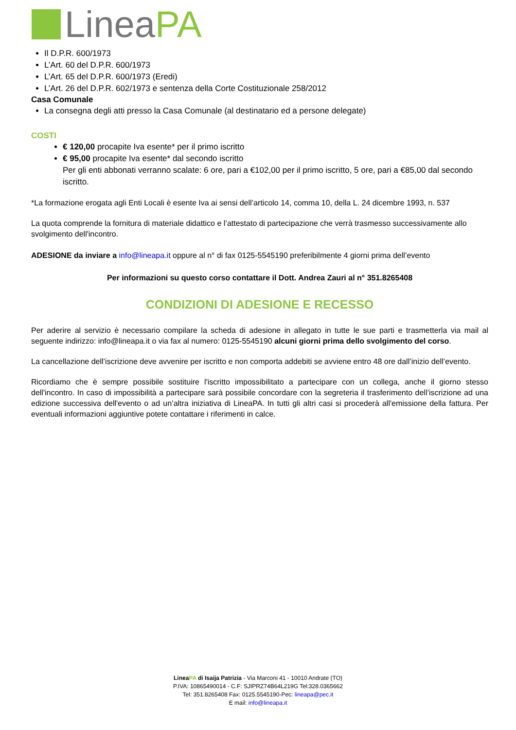LineaPA
Il D.P.R. 600/1973
L’Art. 60 del D.P.R. 600/1973
L’Art. 65 del D.P.R. 600/1973 (Eredi)
L’Art. 26 del D.P.R. 602/1973 e sentenza della Corte Costituzionale 258/2012
Casa Comunale
La consegna degli atti presso la Casa Comunale (al destinatario ed a persone delegate)
COSTI
€ 120,00 procapite Iva esente* per il primo iscritto
€ 95,00 procapite Iva esente* dal secondo iscritto
Per gli enti abbonati verranno scalate: 6 ore, pari a €102,00 per il primo iscritto, 5 ore, pari a €85,00 dal secondo iscritto.
*La formazione erogata agli Enti Locali è esente Iva ai sensi dell’articolo 14, comma 10, della L. 24 dicembre 1993, n. 537
La quota comprende la fornitura di materiale didattico e l’attestato di partecipazione che verrà trasmesso successivamente allo svolgimento dell'incontro.
ADESIONE da inviare a info@lineapa.it oppure al n° di fax 0125-5545190 preferibilmente 4 giorni prima dell’evento
Per informazioni su questo corso contattare il Dott. Andrea Zauri al n° 351.8265408
CONDIZIONI DI ADESIONE E RECESSO
Per aderire al servizio è necessario compilare la scheda di adesione in allegato in tutte le sue parti e trasmetterla via mail al seguente indirizzo: info@lineapa.it o via fax al numero: 0125-5545190 alcuni giorni prima dello svolgimento del corso.
La cancellazione dell’iscrizione deve avvenire per iscritto e non comporta addebiti se avviene entro 48 ore dall’inizio dell’evento.
Ricordiamo che è sempre possibile sostituire l'iscritto impossibilitato a partecipare con un collega, anche il giorno stesso dell'incontro. In caso di impossibilità a partecipare sarà possibile concordare con la segreteria il trasferimento dell’iscrizione ad una edizione successiva dell'evento o ad un’altra iniziativa di LineaPA. In tutti gli altri casi si procederà all'emissione della fattura. Per eventuali informazioni aggiuntive potete contattare i riferimenti in calce.
LineaPA di Isaija Patrizia - Via Marconi 41 - 10010 Andrate (TO)
P.IVA: 10865490014 - C.F: SJIPRZ74B64L219G Tel:328.0365662
Tel: 351.8265408 Fax: 0125.5545190-Pec: lineapa@pec.it
E mail: info@lineapa.it